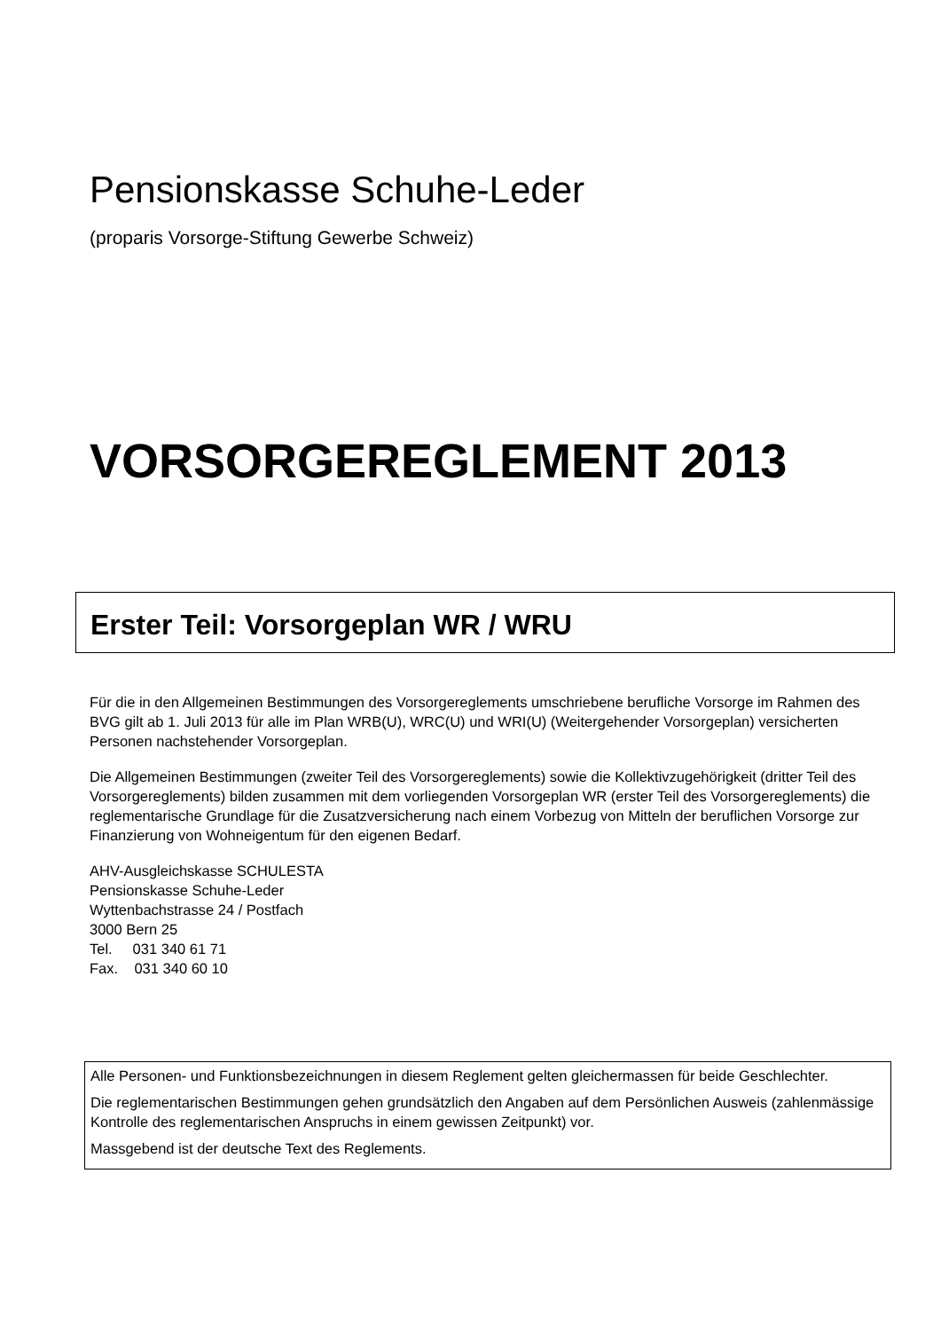Pensionskasse Schuhe-Leder
(proparis Vorsorge-Stiftung Gewerbe Schweiz)
VORSORGEREGLEMENT 2013
Erster Teil: Vorsorgeplan WR / WRU
Für die in den Allgemeinen Bestimmungen des Vorsorgereglements umschriebene berufliche Vorsorge im Rahmen des BVG gilt ab 1. Juli 2013 für alle im Plan WRB(U), WRC(U) und WRI(U) (Weitergehender Vorsorgeplan) versicherten Personen nachstehender Vorsorgeplan.
Die Allgemeinen Bestimmungen (zweiter Teil des Vorsorgereglements) sowie die Kollektivzugehörigkeit (dritter Teil des Vorsorgereglements) bilden zusammen mit dem vorliegenden Vorsorgeplan WR (erster Teil des Vorsorgereglements) die reglementarische Grundlage für die Zusatzversicherung nach einem Vorbezug von Mitteln der beruflichen Vorsorge zur Finanzierung von Wohneigentum für den eigenen Bedarf.
AHV-Ausgleichskasse SCHULESTA
Pensionskasse Schuhe-Leder
Wyttenbachstrasse 24 / Postfach
3000 Bern 25
Tel. 031 340 61 71
Fax. 031 340 60 10
Alle Personen- und Funktionsbezeichnungen in diesem Reglement gelten gleichermassen für beide Geschlechter.
Die reglementarischen Bestimmungen gehen grundsätzlich den Angaben auf dem Persönlichen Ausweis (zahlenmässige Kontrolle des reglementarischen Anspruchs in einem gewissen Zeitpunkt) vor.
Massgebend ist der deutsche Text des Reglements.